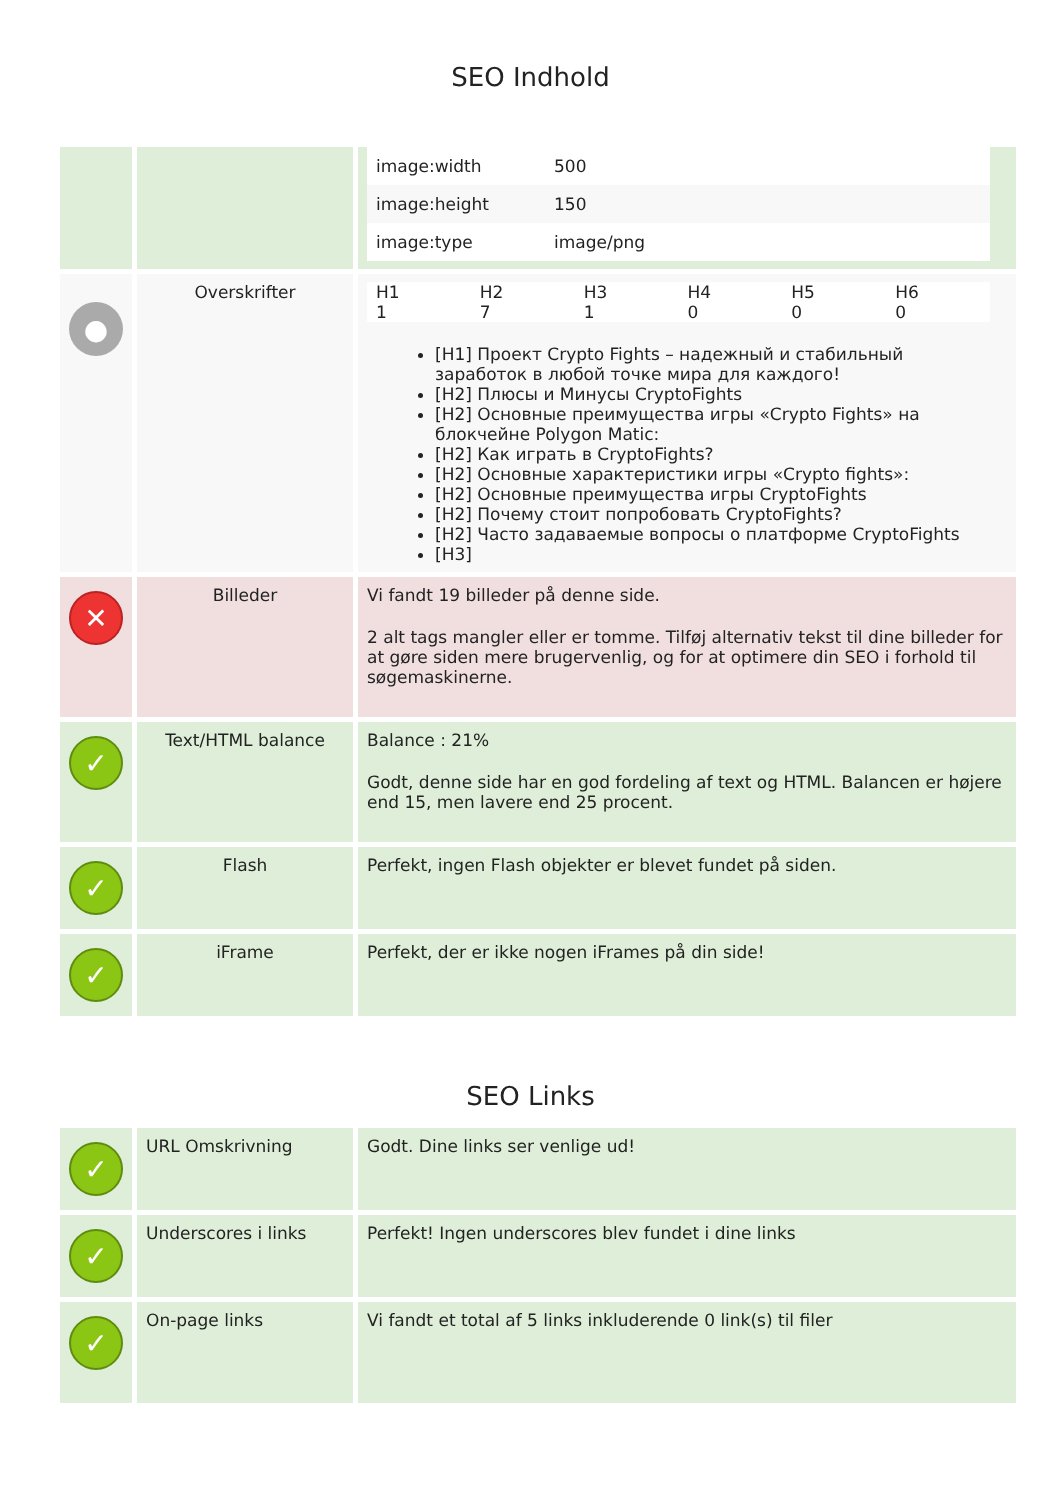SEO Indhold
| | | / image:width / 500 / / image:height / 150 / / image:type / image/png / |
| ● | Overskrifter | / H1 / H2 / H3 / H4 / H5 / H6 / / --- / --- / --- / --- / --- / --- / / 1 / 7 / 1 / 0 / 0 / 0 / [H1] Проект Crypto Fights – надежный и стабильный заработок в любой точке мира для каждого! [H2] Плюсы и Минусы CryptoFights [H2] Основные преимущества игры «Crypto Fights» на блокчейне Polygon Matic: [H2] Как играть в CryptoFights? [H2] Основные характеристики игры «Crypto fights»: [H2] Основные преимущества игры CryptoFights [H2] Почему стоит попробовать CryptoFights? [H2] Часто задаваемые вопросы о платформе CryptoFights [H3] |
| ✕ | Billeder | Vi fandt 19 billeder på denne side. 2 alt tags mangler eller er tomme. Tilføj alternativ tekst til dine billeder for at gøre siden mere brugervenlig, og for at optimere din SEO i forhold til søgemaskinerne. |
| ✓ | Text/HTML balance | Balance : 21% Godt, denne side har en god fordeling af text og HTML. Balancen er højere end 15, men lavere end 25 procent. |
| ✓ | Flash | Perfekt, ingen Flash objekter er blevet fundet på siden. |
| ✓ | iFrame | Perfekt, der er ikke nogen iFrames på din side! |
SEO Links
| ✓ | URL Omskrivning | Godt. Dine links ser venlige ud! |
| ✓ | Underscores i links | Perfekt! Ingen underscores blev fundet i dine links |
| ✓ | On-page links | Vi fandt et total af 5 links inkluderende 0 link(s) til filer |